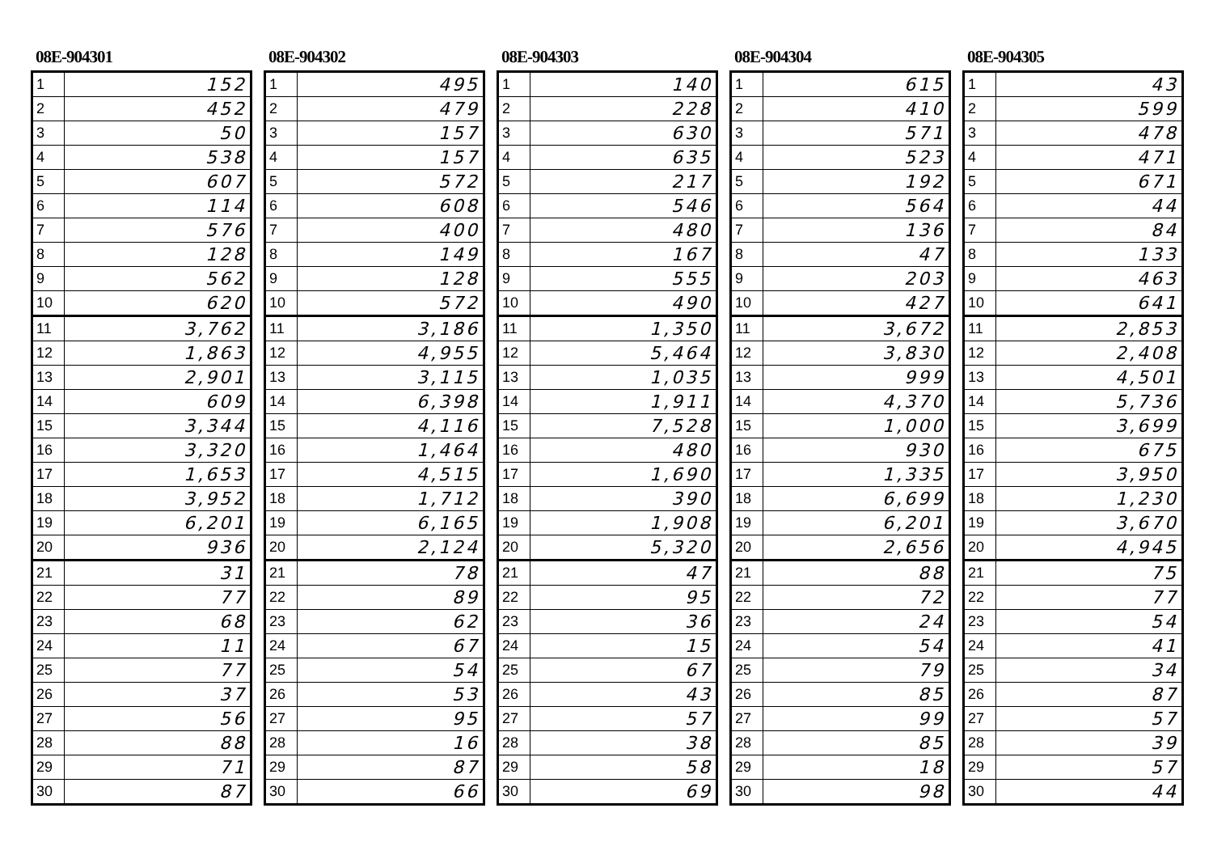08E-904301
| 1 | 152 |
| 2 | 452 |
| 3 | 50 |
| 4 | 538 |
| 5 | 607 |
| 6 | 114 |
| 7 | 576 |
| 8 | 128 |
| 9 | 562 |
| 10 | 620 |
| 11 | 3,762 |
| 12 | 1,863 |
| 13 | 2,901 |
| 14 | 609 |
| 15 | 3,344 |
| 16 | 3,320 |
| 17 | 1,653 |
| 18 | 3,952 |
| 19 | 6,201 |
| 20 | 936 |
| 21 | 31 |
| 22 | 77 |
| 23 | 68 |
| 24 | 11 |
| 25 | 77 |
| 26 | 37 |
| 27 | 56 |
| 28 | 88 |
| 29 | 71 |
| 30 | 87 |
08E-904302
| 1 | 495 |
| 2 | 479 |
| 3 | 157 |
| 4 | 157 |
| 5 | 572 |
| 6 | 608 |
| 7 | 400 |
| 8 | 149 |
| 9 | 128 |
| 10 | 572 |
| 11 | 3,186 |
| 12 | 4,955 |
| 13 | 3,115 |
| 14 | 6,398 |
| 15 | 4,116 |
| 16 | 1,464 |
| 17 | 4,515 |
| 18 | 1,712 |
| 19 | 6,165 |
| 20 | 2,124 |
| 21 | 78 |
| 22 | 89 |
| 23 | 62 |
| 24 | 67 |
| 25 | 54 |
| 26 | 53 |
| 27 | 95 |
| 28 | 16 |
| 29 | 87 |
| 30 | 66 |
08E-904303
| 1 | 140 |
| 2 | 228 |
| 3 | 630 |
| 4 | 635 |
| 5 | 217 |
| 6 | 546 |
| 7 | 480 |
| 8 | 167 |
| 9 | 555 |
| 10 | 490 |
| 11 | 1,350 |
| 12 | 5,464 |
| 13 | 1,035 |
| 14 | 1,911 |
| 15 | 7,528 |
| 16 | 480 |
| 17 | 1,690 |
| 18 | 390 |
| 19 | 1,908 |
| 20 | 5,320 |
| 21 | 47 |
| 22 | 95 |
| 23 | 36 |
| 24 | 15 |
| 25 | 67 |
| 26 | 43 |
| 27 | 57 |
| 28 | 38 |
| 29 | 58 |
| 30 | 69 |
08E-904304
| 1 | 615 |
| 2 | 410 |
| 3 | 571 |
| 4 | 523 |
| 5 | 192 |
| 6 | 564 |
| 7 | 136 |
| 8 | 47 |
| 9 | 203 |
| 10 | 427 |
| 11 | 3,672 |
| 12 | 3,830 |
| 13 | 999 |
| 14 | 4,370 |
| 15 | 1,000 |
| 16 | 930 |
| 17 | 1,335 |
| 18 | 6,699 |
| 19 | 6,201 |
| 20 | 2,656 |
| 21 | 88 |
| 22 | 72 |
| 23 | 24 |
| 24 | 54 |
| 25 | 79 |
| 26 | 85 |
| 27 | 99 |
| 28 | 85 |
| 29 | 18 |
| 30 | 98 |
08E-904305
| 1 | 43 |
| 2 | 599 |
| 3 | 478 |
| 4 | 471 |
| 5 | 671 |
| 6 | 44 |
| 7 | 84 |
| 8 | 133 |
| 9 | 463 |
| 10 | 641 |
| 11 | 2,853 |
| 12 | 2,408 |
| 13 | 4,501 |
| 14 | 5,736 |
| 15 | 3,699 |
| 16 | 675 |
| 17 | 3,950 |
| 18 | 1,230 |
| 19 | 3,670 |
| 20 | 4,945 |
| 21 | 75 |
| 22 | 77 |
| 23 | 54 |
| 24 | 41 |
| 25 | 34 |
| 26 | 87 |
| 27 | 57 |
| 28 | 39 |
| 29 | 57 |
| 30 | 44 |